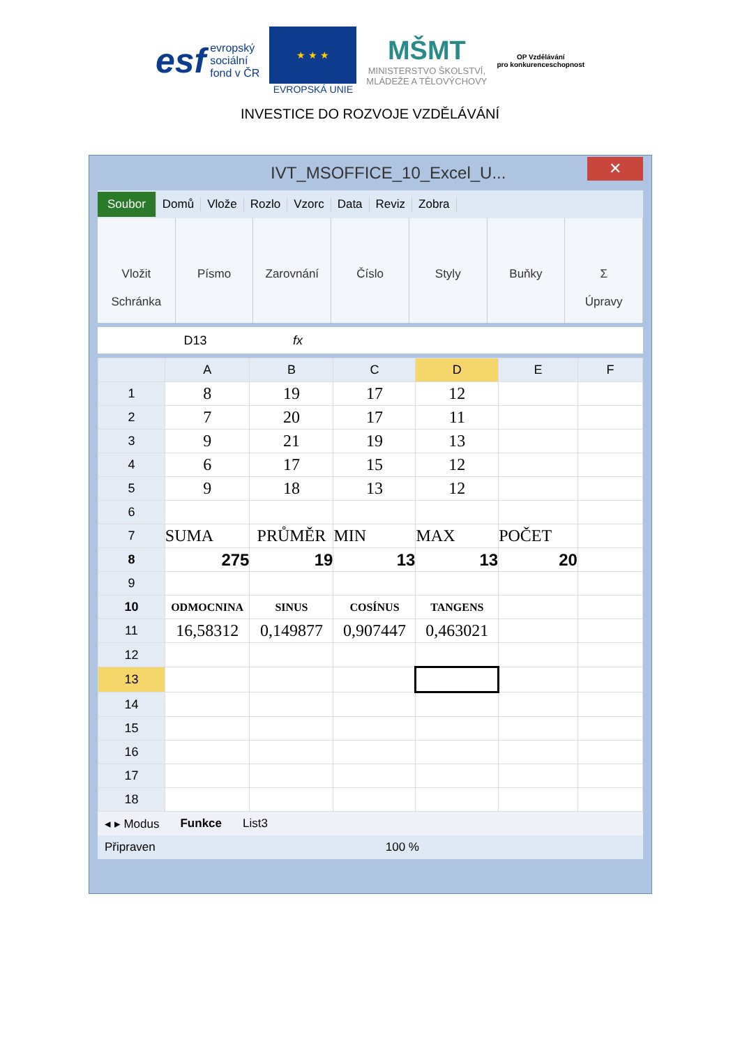esf evropský
sociální
fond v ČR
★ ★ ★
EVROPSKÁ UNIE
MŠMT
MINISTERSTVO ŠKOLSTVÍ,
MLÁDEŽE A TĚLOVÝCHOVY
OP Vzdělávání
pro konkurenceschopnost
INVESTICE DO ROZVOJE VZDĚLÁVÁNÍ
IVT_MSOFFICE_10_Excel_U...
✕
Soubor Domů Vlože Rozlo Vzorc Data Reviz Zobra
Vložit
Schránka
Písmo Zarovnání Číslo Styly Buňky Σ
Úpravy
D13 fx
| | A | B | C | D | E | F |
| --- | --- | --- | --- | --- | --- | --- |
| 1 | 8 | 19 | 17 | 12 | | |
| 2 | 7 | 20 | 17 | 11 | | |
| 3 | 9 | 21 | 19 | 13 | | |
| 4 | 6 | 17 | 15 | 12 | | |
| 5 | 9 | 18 | 13 | 12 | | |
| 6 | | | | | | |
| 7 | SUMA | PRŮMĚR | MIN | MAX | POČET | |
| 8 | 275 | 19 | 13 | 13 | 20 | |
| 9 | | | | | | |
| 10 | ODMOCNINA | SINUS | COSÍNUS | TANGENS | | |
| 11 | 16,58312 | 0,149877 | 0,907447 | 0,463021 | | |
| 12 | | | | | | |
| 13 | | | | | | |
| 14 | | | | | | |
| 15 | | | | | | |
| 16 | | | | | | |
| 17 | | | | | | |
| 18 | | | | | | |
◂ ▸ Modus Funkce List3
Připraven 100 %